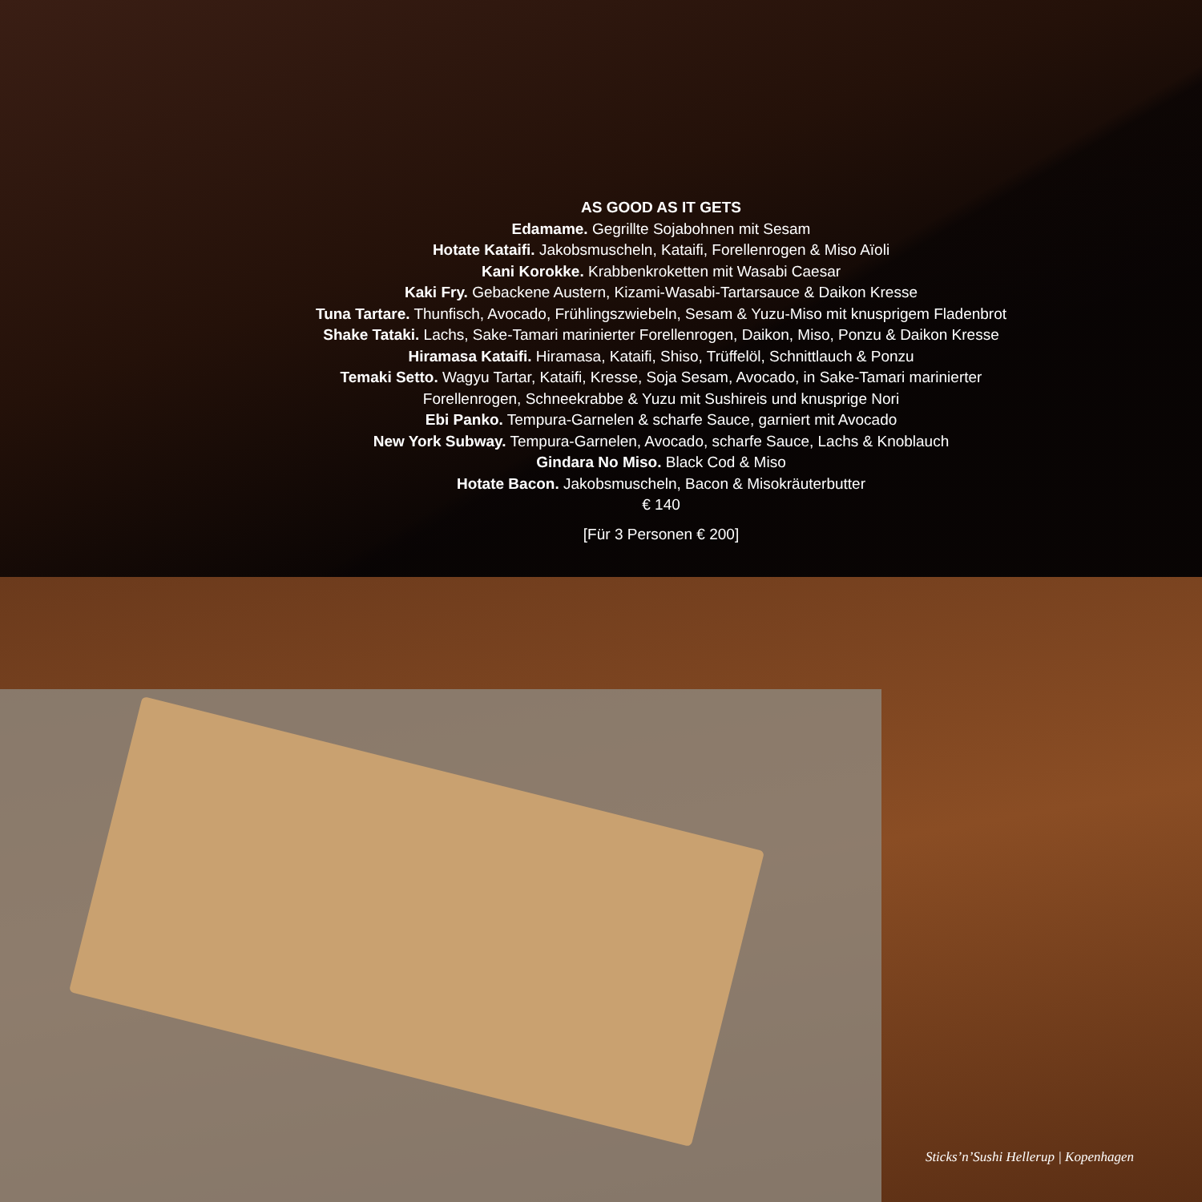AS GOOD AS IT GETS
Edamame. Gegrillte Sojabohnen mit Sesam
Hotate Kataifi. Jakobsmuscheln, Kataifi, Forellenrogen & Miso Aïoli
Kani Korokke. Krabbenkroketten mit Wasabi Caesar
Kaki Fry. Gebackene Austern, Kizami-Wasabi-Tartarsauce & Daikon Kresse
Tuna Tartare. Thunfisch, Avocado, Frühlingszwiebeln, Sesam & Yuzu-Miso mit knusprigem Fladenbrot
Shake Tataki. Lachs, Sake-Tamari marinierter Forellenrogen, Daikon, Miso, Ponzu & Daikon Kresse
Hiramasa Kataifi. Hiramasa, Kataifi, Shiso, Trüffelöl, Schnittlauch & Ponzu
Temaki Setto. Wagyu Tartar, Kataifi, Kresse, Soja Sesam, Avocado, in Sake-Tamari marinierter
Forellenrogen, Schneekrabbe & Yuzu mit Sushireis und knusprige Nori
Ebi Panko. Tempura-Garnelen & scharfe Sauce, garniert mit Avocado
New York Subway. Tempura-Garnelen, Avocado, scharfe Sauce, Lachs & Knoblauch
Gindara No Miso. Black Cod & Miso
Hotate Bacon. Jakobsmuscheln, Bacon & Misokräuterbutter
€ 140
[Für 3 Personen € 200]
Sticks’n’Sushi Hellerup | Kopenhagen